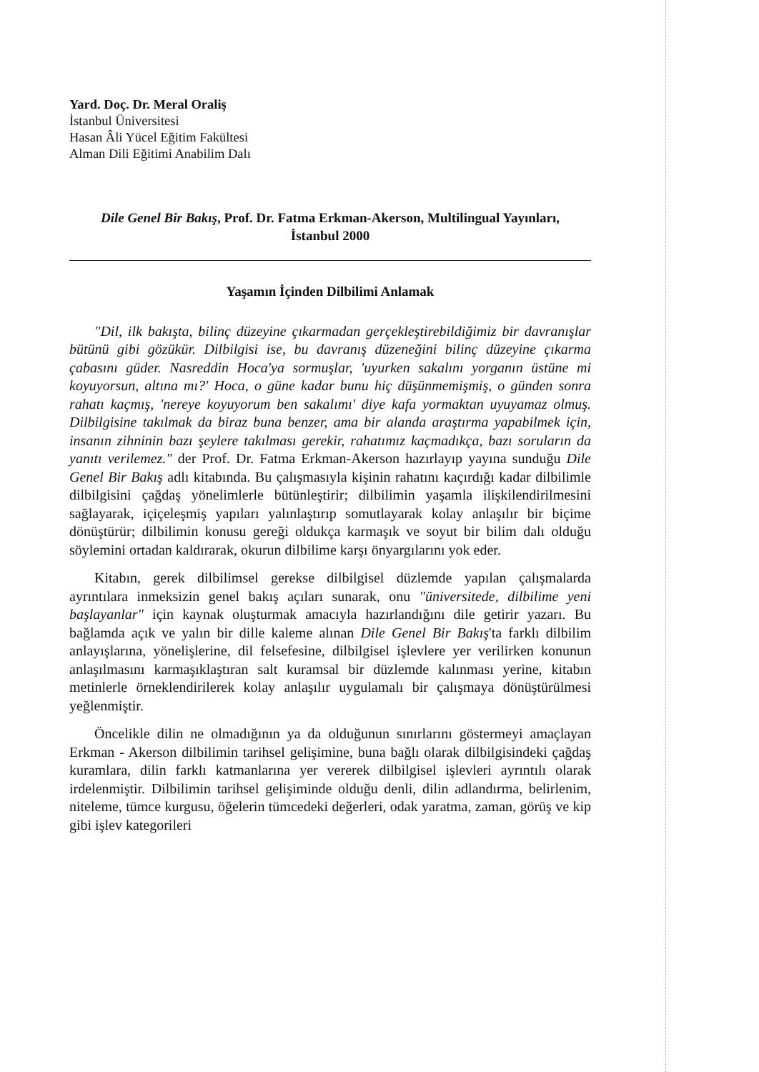Yard. Doç. Dr. Meral Oraliş
İstanbul Üniversitesi
Hasan Âli Yücel Eğitim Fakültesi
Alman Dili Eğitimi Anabilim Dalı
Dile Genel Bir Bakış, Prof. Dr. Fatma Erkman-Akerson, Multilingual Yayınları, İstanbul 2000
Yaşamın İçinden Dilbilimi Anlamak
"Dil, ilk bakışta, bilinç düzeyine çıkarmadan gerçekleştirebildiğimiz bir davranışlar bütünü gibi gözükür. Dilbilgisi ise, bu davranış düzeneğini bilinç düzeyine çıkarma çabasını güder. Nasreddin Hoca'ya sormuşlar, 'uyurken sakalını yorganın üstüne mi koyuyorsun, altına mı?' Hoca, o güne kadar bunu hiç düşünmemişmiş, o günden sonra rahatı kaçmış, 'nereye koyuyorum ben sakalımı' diye kafa yormaktan uyuyamaz olmuş. Dilbilgisine takılmak da biraz buna benzer, ama bir alanda araştırma yapabilmek için, insanın zihninin bazı şeylere takılması gerekir, rahatımız kaçmadıkça, bazı soruların da yanıtı verilemez." der Prof. Dr. Fatma Erkman-Akerson hazırlayıp yayına sunduğu Dile Genel Bir Bakış adlı kitabında. Bu çalışmasıyla kişinin rahatını kaçırdığı kadar dilbilimle dilbilgisini çağdaş yönelimlerle bütünleştirir; dilbilimin yaşamla ilişkilendirilmesini sağlayarak, içiçeleşmiş yapıları yalınlaştırıp somutlayarak kolay anlaşılır bir biçime dönüştürür; dilbilimin konusu gereği oldukça karmaşık ve soyut bir bilim dalı olduğu söylemini ortadan kaldırarak, okurun dilbilime karşı önyargılarını yok eder.
Kitabın, gerek dilbilimsel gerekse dilbilgisel düzlemde yapılan çalışmalarda ayrıntılara inmeksizin genel bakış açıları sunarak, onu "üniversitede, dilbilime yeni başlayanlar" için kaynak oluşturmak amacıyla hazırlandığını dile getirir yazarı. Bu bağlamda açık ve yalın bir dille kaleme alınan Dile Genel Bir Bakış'ta farklı dilbilim anlayışlarına, yönelişlerine, dil felsefesine, dilbilgisel işlevlere yer verilirken konunun anlaşılmasını karmaşıklaştıran salt kuramsal bir düzlemde kalınması yerine, kitabın metinlerle örneklendirilerek kolay anlaşılır uygulamalı bir çalışmaya dönüştürülmesi yeğlenmiştir.
Öncelikle dilin ne olmadığının ya da olduğunun sınırlarını göstermeyi amaçlayan Erkman - Akerson dilbilimin tarihsel gelişimine, buna bağlı olarak dilbilgisindeki çağdaş kuramlara, dilin farklı katmanlarına yer vererek dilbilgisel işlevleri ayrıntılı olarak irdelenmiştir. Dilbilimin tarihsel gelişiminde olduğu denli, dilin adlandırma, belirlenim, niteleme, tümce kurgusu, öğelerin tümcedeki değerleri, odak yaratma, zaman, görüş ve kip gibi işlev kategorileri